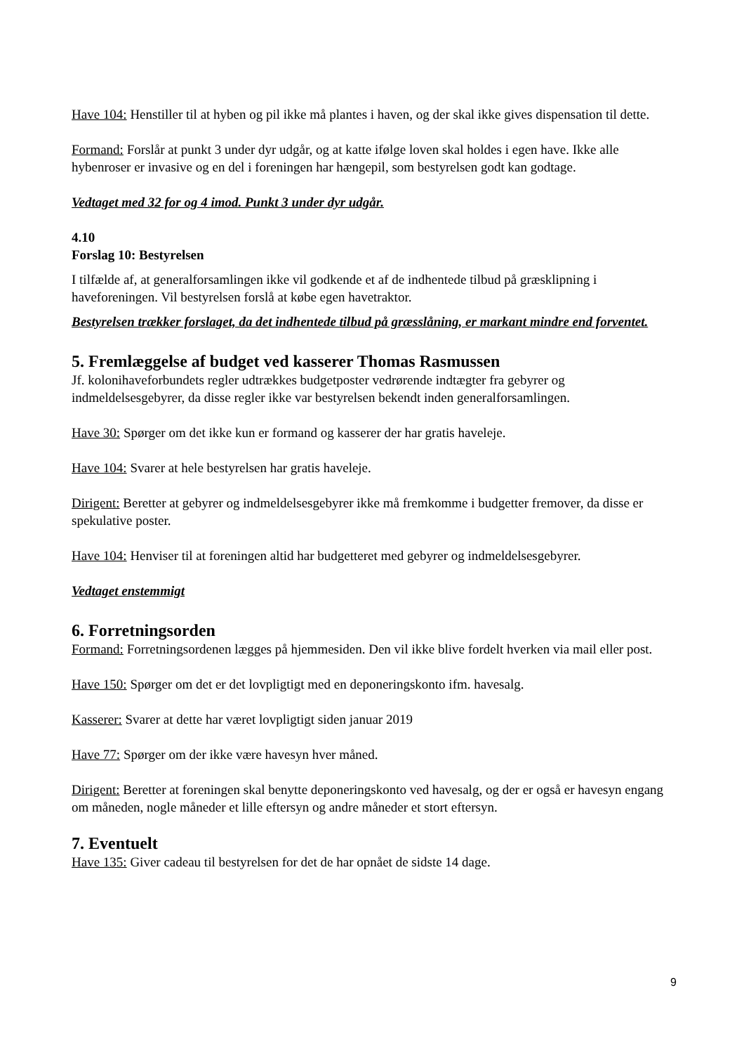Have 104: Henstiller til at hyben og pil ikke må plantes i haven, og der skal ikke gives dispensation til dette.
Formand: Forslår at punkt 3 under dyr udgår, og at katte ifølge loven skal holdes i egen have. Ikke alle hybenroser er invasive og en del i foreningen har hængepil, som bestyrelsen godt kan godtage.
Vedtaget med 32 for og 4 imod. Punkt 3 under dyr udgår.
4.10
Forslag 10: Bestyrelsen
I tilfælde af, at generalforsamlingen ikke vil godkende et af de indhentede tilbud på græsklipning i haveforeningen. Vil bestyrelsen forslå at købe egen havetraktor.
Bestyrelsen trækker forslaget, da det indhentede tilbud på græsslåning, er markant mindre end forventet.
5. Fremlæggelse af budget ved kasserer Thomas Rasmussen
Jf. kolonihaveforbundets regler udtrækkes budgetposter vedrørende indtægter fra gebyrer og indmeldelsesgebyrer, da disse regler ikke var bestyrelsen bekendt inden generalforsamlingen.
Have 30: Spørger om det ikke kun er formand og kasserer der har gratis haveleje.
Have 104: Svarer at hele bestyrelsen har gratis haveleje.
Dirigent: Beretter at gebyrer og indmeldelsesgebyrer ikke må fremkomme i budgetter fremover, da disse er spekulative poster.
Have 104: Henviser til at foreningen altid har budgetteret med gebyrer og indmeldelsesgebyrer.
Vedtaget enstemmigt
6. Forretningsorden
Formand: Forretningsordenen lægges på hjemmesiden. Den vil ikke blive fordelt hverken via mail eller post.
Have 150: Spørger om det er det lovpligtigt med en deponeringskonto ifm. havesalg.
Kasserer: Svarer at dette har været lovpligtigt siden januar 2019
Have 77: Spørger om der ikke være havesyn hver måned.
Dirigent: Beretter at foreningen skal benytte deponeringskonto ved havesalg, og der er også er havesyn engang om måneden, nogle måneder et lille eftersyn og andre måneder et stort eftersyn.
7. Eventuelt
Have 135: Giver cadeau til bestyrelsen for det de har opnået de sidste 14 dage.
9